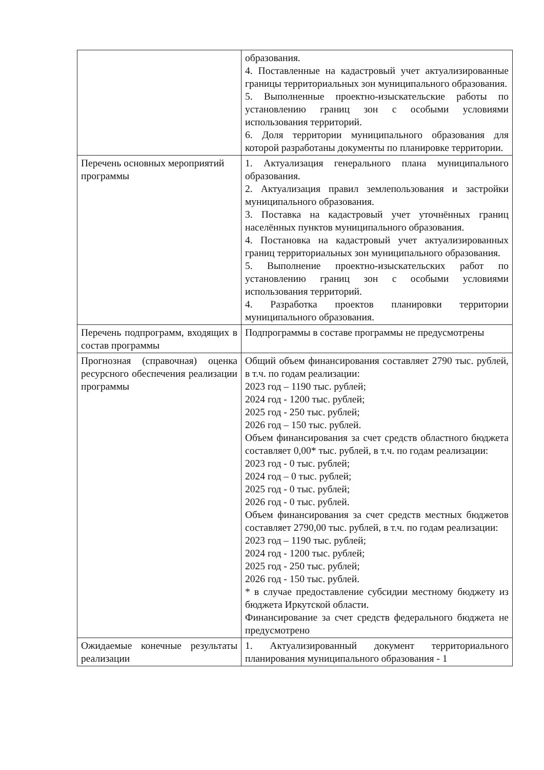| | образования. 4. Поставленные на кадастровый учет актуализированные границы территориальных зон муниципального образования. 5. Выполненные проектно-изыскательские работы по установлению границ зон с особыми условиями использования территорий. 6. Доля территории муниципального образования для которой разработаны документы по планировке территории. |
| Перечень основных мероприятий программы | 1. Актуализация генерального плана муниципального образования. 2. Актуализация правил землепользования и застройки муниципального образования. 3. Поставка на кадастровый учет уточнённых границ населённых пунктов муниципального образования. 4. Постановка на кадастровый учет актуализированных границ территориальных зон муниципального образования. 5. Выполнение проектно-изыскательских работ по установлению границ зон с особыми условиями использования территорий. 4. Разработка проектов планировки территории муниципального образования. |
| Перечень подпрограмм, входящих в состав программы | Подпрограммы в составе программы не предусмотрены |
| Прогнозная (справочная) оценка ресурсного обеспечения реализации программы | Общий объем финансирования составляет 2790 тыс. рублей, в т.ч. по годам реализации: 2023 год – 1190 тыс. рублей; 2024 год - 1200 тыс. рублей; 2025 год - 250 тыс. рублей; 2026 год – 150 тыс. рублей. Объем финансирования за счет средств областного бюджета составляет 0,00* тыс. рублей, в т.ч. по годам реализации: 2023 год - 0 тыс. рублей; 2024 год – 0 тыс. рублей; 2025 год - 0 тыс. рублей; 2026 год - 0 тыс. рублей. Объем финансирования за счет средств местных бюджетов составляет 2790,00 тыс. рублей, в т.ч. по годам реализации: 2023 год – 1190 тыс. рублей; 2024 год - 1200 тыс. рублей; 2025 год - 250 тыс. рублей; 2026 год - 150 тыс. рублей. * в случае предоставление субсидии местному бюджету из бюджета Иркутской области. Финансирование за счет средств федерального бюджета не предусмотрено |
| Ожидаемые конечные результаты реализации | 1. Актуализированный документ территориального планирования муниципального образования - 1 |